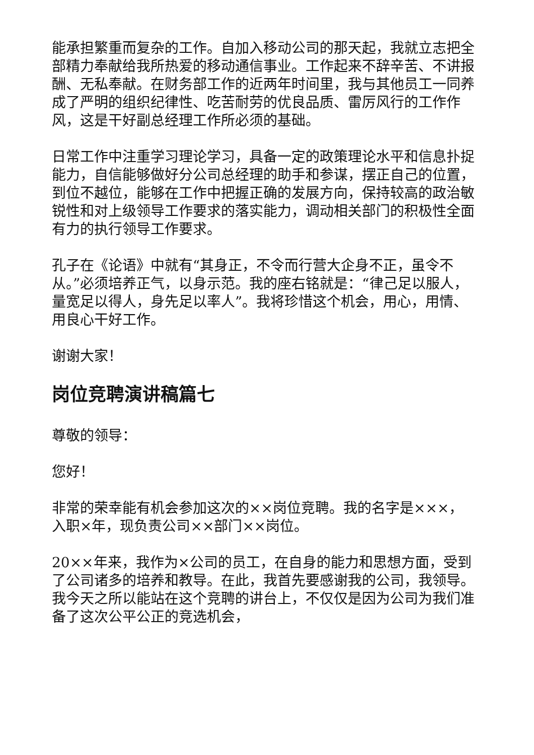能承担繁重而复杂的工作。自加入移动公司的那天起，我就立志把全部精力奉献给我所热爱的移动通信事业。工作起来不辞辛苦、不讲报酬、无私奉献。在财务部工作的近两年时间里，我与其他员工一同养成了严明的组织纪律性、吃苦耐劳的优良品质、雷厉风行的工作作风，这是干好副总经理工作所必须的基础。
日常工作中注重学习理论学习，具备一定的政策理论水平和信息扑捉能力，自信能够做好分公司总经理的助手和参谋，摆正自己的位置，到位不越位，能够在工作中把握正确的发展方向，保持较高的政治敏锐性和对上级领导工作要求的落实能力，调动相关部门的积极性全面有力的执行领导工作要求。
孔子在《论语》中就有“其身正，不令而行营大企身不正，虽令不从。”必须培养正气，以身示范。我的座右铭就是：“律己足以服人，量宽足以得人，身先足以率人”。我将珍惜这个机会，用心，用情、用良心干好工作。
谢谢大家！
岗位竞聘演讲稿篇七
尊敬的领导：
您好！
非常的荣幸能有机会参加这次的××岗位竞聘。我的名字是×××，入职×年，现负责公司××部门××岗位。
20××年来，我作为×公司的员工，在自身的能力和思想方面，受到了公司诸多的培养和教导。在此，我首先要感谢我的公司，我领导。我今天之所以能站在这个竞聘的讲台上，不仅仅是因为公司为我们准备了这次公平公正的竞选机会，